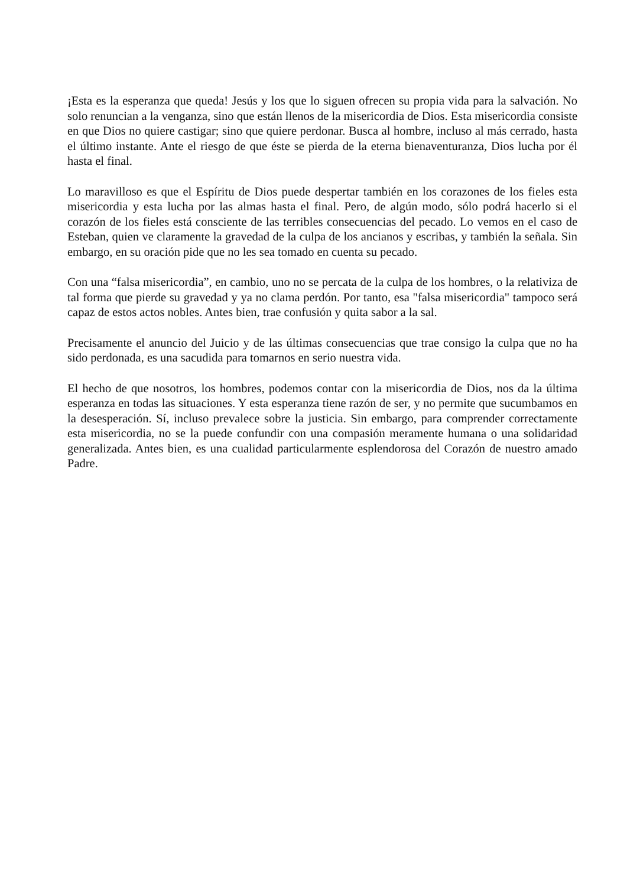¡Esta es la esperanza que queda! Jesús y los que lo siguen ofrecen su propia vida para la salvación. No solo renuncian a la venganza, sino que están llenos de la misericordia de Dios. Esta misericordia consiste en que Dios no quiere castigar; sino que quiere perdonar. Busca al hombre, incluso al más cerrado, hasta el último instante. Ante el riesgo de que éste se pierda de la eterna bienaventuranza, Dios lucha por él hasta el final.
Lo maravilloso es que el Espíritu de Dios puede despertar también en los corazones de los fieles esta misericordia y esta lucha por las almas hasta el final. Pero, de algún modo, sólo podrá hacerlo si el corazón de los fieles está consciente de las terribles consecuencias del pecado. Lo vemos en el caso de Esteban, quien ve claramente la gravedad de la culpa de los ancianos y escribas, y también la señala. Sin embargo, en su oración pide que no les sea tomado en cuenta su pecado.
Con una “falsa misericordia”, en cambio, uno no se percata de la culpa de los hombres, o la relativiza de tal forma que pierde su gravedad y ya no clama perdón. Por tanto, esa "falsa misericordia" tampoco será capaz de estos actos nobles. Antes bien, trae confusión y quita sabor a la sal.
Precisamente el anuncio del Juicio y de las últimas consecuencias que trae consigo la culpa que no ha sido perdonada, es una sacudida para tomarnos en serio nuestra vida.
El hecho de que nosotros, los hombres, podemos contar con la misericordia de Dios, nos da la última esperanza en todas las situaciones. Y esta esperanza tiene razón de ser, y no permite que sucumbamos en la desesperación. Sí, incluso prevalece sobre la justicia. Sin embargo, para comprender correctamente esta misericordia, no se la puede confundir con una compasión meramente humana o una solidaridad generalizada. Antes bien, es una cualidad particularmente esplendorosa del Corazón de nuestro amado Padre.